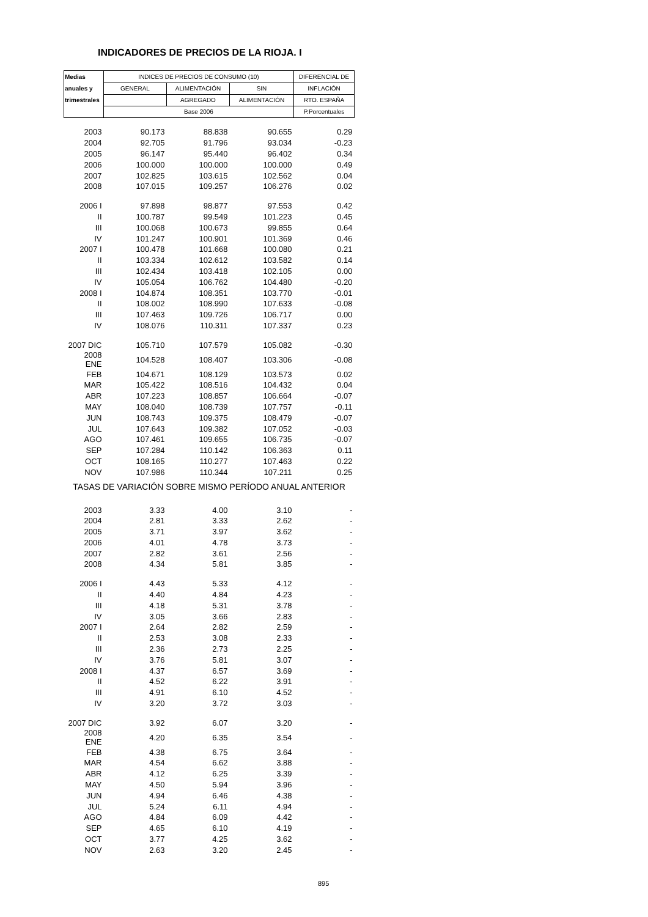INDICADORES DE PRECIOS DE LA RIOJA. I
| Medias | INDICES DE PRECIOS DE CONSUMO (10) | | | DIFERENCIAL DE |
| anuales y | GENERAL | ALIMENTACIÓN | SIN | INFLACIÓN |
| trimestrales | | AGREGADO | ALIMENTACIÓN | RTO. ESPAÑA |
| | Base 2006 | | | P.Porcentuales |
| 2003 | 90.173 | 88.838 | 90.655 | 0.29 |
| 2004 | 92.705 | 91.796 | 93.034 | -0.23 |
| 2005 | 96.147 | 95.440 | 96.402 | 0.34 |
| 2006 | 100.000 | 100.000 | 100.000 | 0.49 |
| 2007 | 102.825 | 103.615 | 102.562 | 0.04 |
| 2008 | 107.015 | 109.257 | 106.276 | 0.02 |
| 2006 I | 97.898 | 98.877 | 97.553 | 0.42 |
| II | 100.787 | 99.549 | 101.223 | 0.45 |
| III | 100.068 | 100.673 | 99.855 | 0.64 |
| IV | 101.247 | 100.901 | 101.369 | 0.46 |
| 2007 I | 100.478 | 101.668 | 100.080 | 0.21 |
| II | 103.334 | 102.612 | 103.582 | 0.14 |
| III | 102.434 | 103.418 | 102.105 | 0.00 |
| IV | 105.054 | 106.762 | 104.480 | -0.20 |
| 2008 I | 104.874 | 108.351 | 103.770 | -0.01 |
| II | 108.002 | 108.990 | 107.633 | -0.08 |
| III | 107.463 | 109.726 | 106.717 | 0.00 |
| IV | 108.076 | 110.311 | 107.337 | 0.23 |
| 2007 DIC | 105.710 | 107.579 | 105.082 | -0.30 |
| 2008 ENE | 104.528 | 108.407 | 103.306 | -0.08 |
| FEB | 104.671 | 108.129 | 103.573 | 0.02 |
| MAR | 105.422 | 108.516 | 104.432 | 0.04 |
| ABR | 107.223 | 108.857 | 106.664 | -0.07 |
| MAY | 108.040 | 108.739 | 107.757 | -0.11 |
| JUN | 108.743 | 109.375 | 108.479 | -0.07 |
| JUL | 107.643 | 109.382 | 107.052 | -0.03 |
| AGO | 107.461 | 109.655 | 106.735 | -0.07 |
| SEP | 107.284 | 110.142 | 106.363 | 0.11 |
| OCT | 108.165 | 110.277 | 107.463 | 0.22 |
| NOV | 107.986 | 110.344 | 107.211 | 0.25 |
| TASAS DE VARIACIÓN SOBRE MISMO PERÍODO ANUAL ANTERIOR | | | | |
| 2003 | 3.33 | 4.00 | 3.10 | - |
| 2004 | 2.81 | 3.33 | 2.62 | - |
| 2005 | 3.71 | 3.97 | 3.62 | - |
| 2006 | 4.01 | 4.78 | 3.73 | - |
| 2007 | 2.82 | 3.61 | 2.56 | - |
| 2008 | 4.34 | 5.81 | 3.85 | - |
| 2006 I | 4.43 | 5.33 | 4.12 | - |
| II | 4.40 | 4.84 | 4.23 | - |
| III | 4.18 | 5.31 | 3.78 | - |
| IV | 3.05 | 3.66 | 2.83 | - |
| 2007 I | 2.64 | 2.82 | 2.59 | - |
| II | 2.53 | 3.08 | 2.33 | - |
| III | 2.36 | 2.73 | 2.25 | - |
| IV | 3.76 | 5.81 | 3.07 | - |
| 2008 I | 4.37 | 6.57 | 3.69 | - |
| II | 4.52 | 6.22 | 3.91 | - |
| III | 4.91 | 6.10 | 4.52 | - |
| IV | 3.20 | 3.72 | 3.03 | - |
| 2007 DIC | 3.92 | 6.07 | 3.20 | - |
| 2008 ENE | 4.20 | 6.35 | 3.54 | - |
| FEB | 4.38 | 6.75 | 3.64 | - |
| MAR | 4.54 | 6.62 | 3.88 | - |
| ABR | 4.12 | 6.25 | 3.39 | - |
| MAY | 4.50 | 5.94 | 3.96 | - |
| JUN | 4.94 | 6.46 | 4.38 | - |
| JUL | 5.24 | 6.11 | 4.94 | - |
| AGO | 4.84 | 6.09 | 4.42 | - |
| SEP | 4.65 | 6.10 | 4.19 | - |
| OCT | 3.77 | 4.25 | 3.62 | - |
| NOV | 2.63 | 3.20 | 2.45 | - |
895